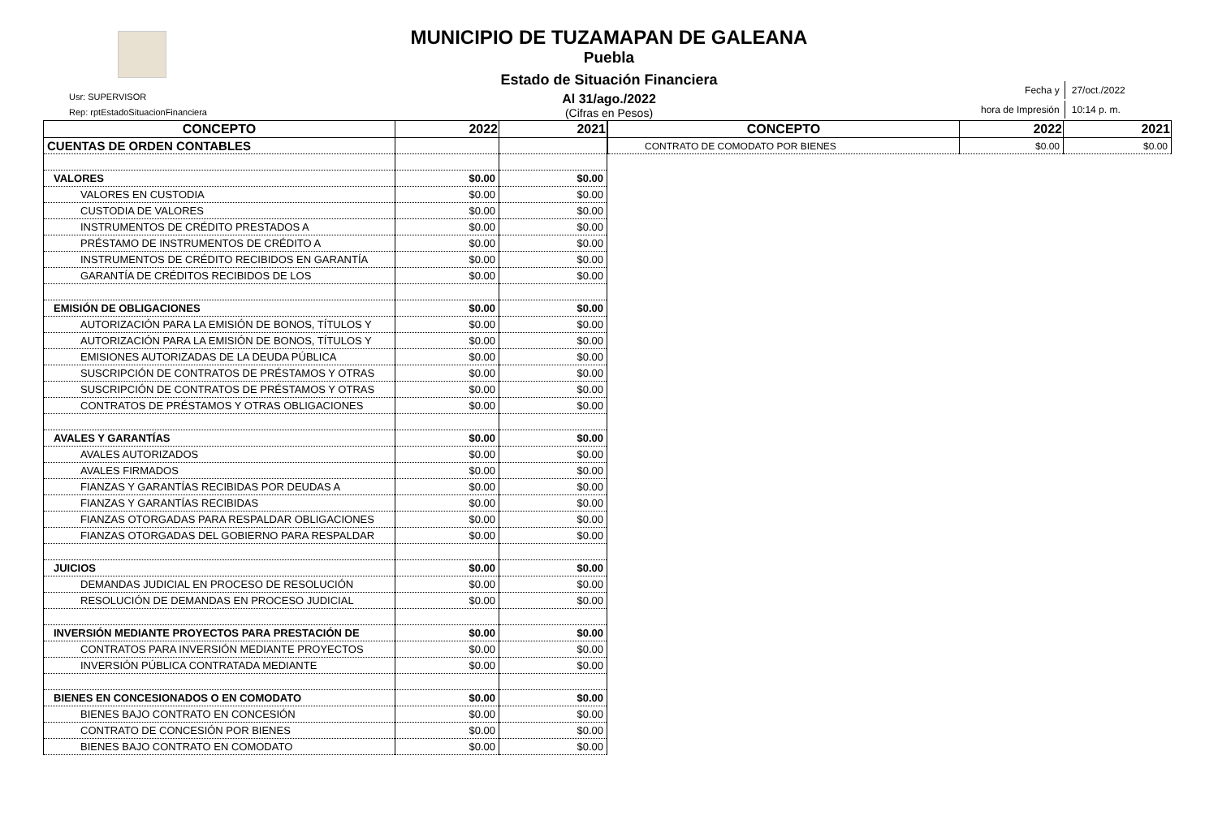Usr: SUPERVISOR
Rep: rptEstadoSituacionFinanciera
MUNICIPIO DE TUZAMAPAN DE GALEANA
Puebla
Estado de Situación Financiera
Al 31/ago./2022
(Cifras en Pesos)
| Fecha y | 27/oct./2022 |
| hora de Impresión | 10:14 p. m. |
| CONCEPTO | 2022 | 2021 |
| --- | --- | --- |
| CUENTAS DE ORDEN CONTABLES | | |
| VALORES | $0.00 | $0.00 |
| VALORES EN CUSTODIA | $0.00 | $0.00 |
| CUSTODIA DE VALORES | $0.00 | $0.00 |
| INSTRUMENTOS DE CRÉDITO PRESTADOS A | $0.00 | $0.00 |
| PRÉSTAMO DE INSTRUMENTOS DE CRÉDITO A | $0.00 | $0.00 |
| INSTRUMENTOS DE CRÉDITO RECIBIDOS EN GARANTÍA | $0.00 | $0.00 |
| GARANTÍA DE CRÉDITOS RECIBIDOS DE LOS | $0.00 | $0.00 |
| EMISIÓN DE OBLIGACIONES | $0.00 | $0.00 |
| AUTORIZACIÓN PARA LA EMISIÓN DE BONOS, TÍTULOS Y | $0.00 | $0.00 |
| AUTORIZACIÓN PARA LA EMISIÓN DE BONOS, TÍTULOS Y | $0.00 | $0.00 |
| EMISIONES AUTORIZADAS DE LA DEUDA PÚBLICA | $0.00 | $0.00 |
| SUSCRIPCIÓN DE CONTRATOS DE PRÉSTAMOS Y OTRAS | $0.00 | $0.00 |
| SUSCRIPCIÓN DE CONTRATOS DE PRÉSTAMOS Y OTRAS | $0.00 | $0.00 |
| CONTRATOS DE PRÉSTAMOS Y OTRAS OBLIGACIONES | $0.00 | $0.00 |
| AVALES Y GARANTÍAS | $0.00 | $0.00 |
| AVALES AUTORIZADOS | $0.00 | $0.00 |
| AVALES FIRMADOS | $0.00 | $0.00 |
| FIANZAS Y GARANTÍAS RECIBIDAS POR DEUDAS A | $0.00 | $0.00 |
| FIANZAS Y GARANTÍAS RECIBIDAS | $0.00 | $0.00 |
| FIANZAS OTORGADAS PARA RESPALDAR OBLIGACIONES | $0.00 | $0.00 |
| FIANZAS OTORGADAS DEL GOBIERNO PARA RESPALDAR | $0.00 | $0.00 |
| JUICIOS | $0.00 | $0.00 |
| DEMANDAS JUDICIAL EN PROCESO DE RESOLUCIÓN | $0.00 | $0.00 |
| RESOLUCIÓN DE DEMANDAS EN PROCESO JUDICIAL | $0.00 | $0.00 |
| INVERSIÓN MEDIANTE PROYECTOS PARA PRESTACIÓN DE | $0.00 | $0.00 |
| CONTRATOS PARA INVERSIÓN MEDIANTE PROYECTOS | $0.00 | $0.00 |
| INVERSIÓN PÚBLICA CONTRATADA MEDIANTE | $0.00 | $0.00 |
| BIENES EN CONCESIONADOS O EN COMODATO | $0.00 | $0.00 |
| BIENES BAJO CONTRATO EN CONCESIÓN | $0.00 | $0.00 |
| CONTRATO DE CONCESIÓN POR BIENES | $0.00 | $0.00 |
| BIENES BAJO CONTRATO EN COMODATO | $0.00 | $0.00 |
| CONCEPTO | 2022 | 2021 |
| --- | --- | --- |
| CONTRATO DE COMODATO POR BIENES | $0.00 | $0.00 |